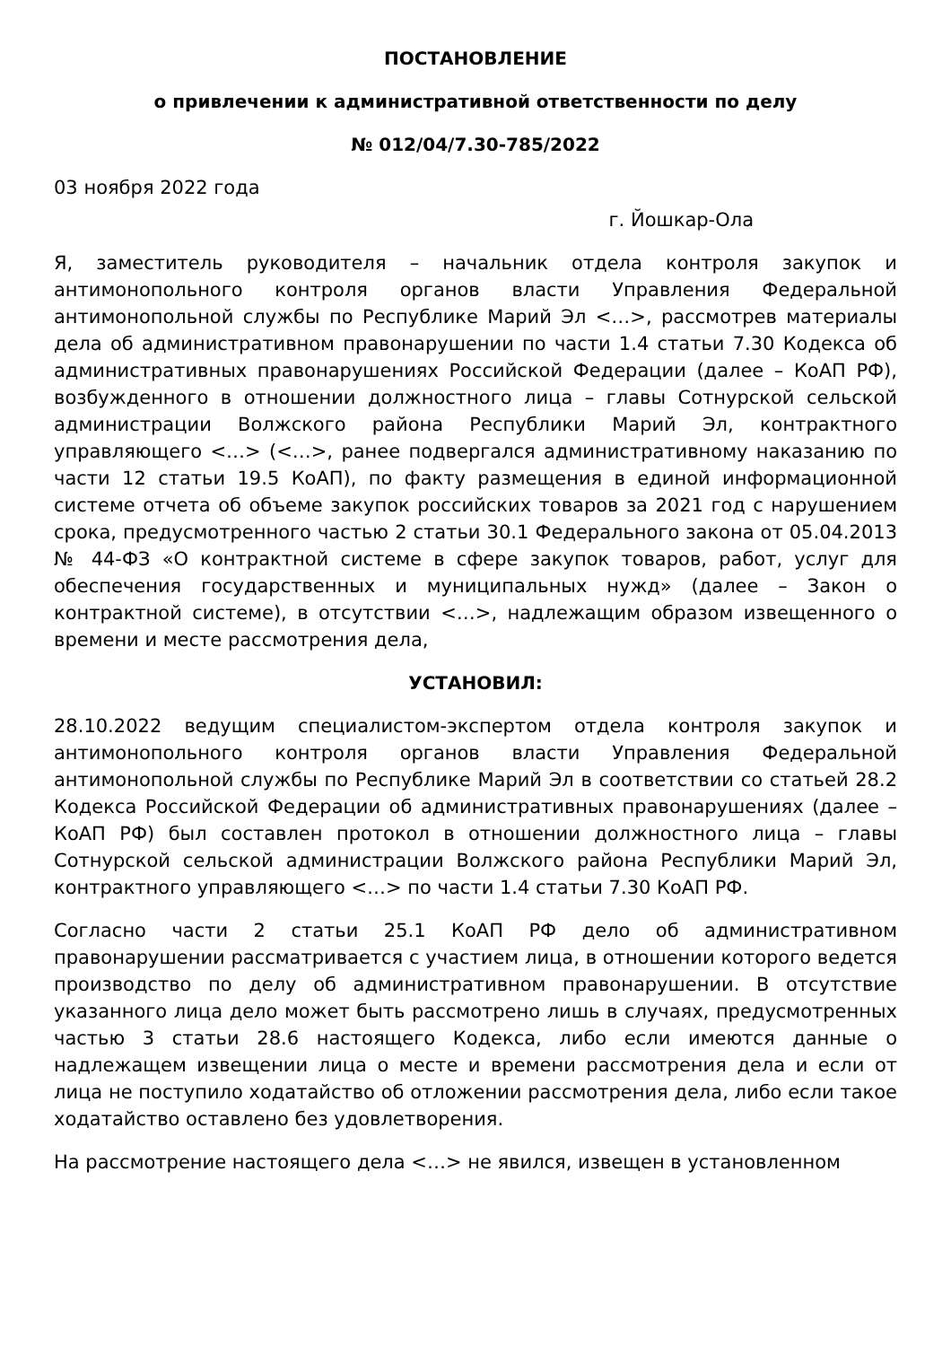ПОСТАНОВЛЕНИЕ
о привлечении к административной ответственности по делу
№ 012/04/7.30-785/2022
03 ноября 2022 года
г. Йошкар-Ола
Я, заместитель руководителя – начальник отдела контроля закупок и антимонопольного контроля органов власти Управления Федеральной антимонопольной службы по Республике Марий Эл <…>, рассмотрев материалы дела об административном правонарушении по части 1.4 статьи 7.30 Кодекса об административных правонарушениях Российской Федерации (далее – КоАП РФ), возбужденного в отношении должностного лица – главы Сотнурской сельской администрации Волжского района Республики Марий Эл, контрактного управляющего <…> (<…>, ранее подвергался административному наказанию по части 12 статьи 19.5 КоАП), по факту размещения в единой информационной системе отчета об объеме закупок российских товаров за 2021 год с нарушением срока, предусмотренного частью 2 статьи 30.1 Федерального закона от 05.04.2013 № 44-ФЗ «О контрактной системе в сфере закупок товаров, работ, услуг для обеспечения государственных и муниципальных нужд» (далее – Закон о контрактной системе), в отсутствии <…>, надлежащим образом извещенного о времени и месте рассмотрения дела,
УСТАНОВИЛ:
28.10.2022 ведущим специалистом-экспертом отдела контроля закупок и антимонопольного контроля органов власти Управления Федеральной антимонопольной службы по Республике Марий Эл в соответствии со статьей 28.2 Кодекса Российской Федерации об административных правонарушениях (далее – КоАП РФ) был составлен протокол в отношении должностного лица – главы Сотнурской сельской администрации Волжского района Республики Марий Эл, контрактного управляющего <…> по части 1.4 статьи 7.30 КоАП РФ.
Согласно части 2 статьи 25.1 КоАП РФ дело об административном правонарушении рассматривается с участием лица, в отношении которого ведется производство по делу об административном правонарушении. В отсутствие указанного лица дело может быть рассмотрено лишь в случаях, предусмотренных частью 3 статьи 28.6 настоящего Кодекса, либо если имеются данные о надлежащем извещении лица о месте и времени рассмотрения дела и если от лица не поступило ходатайство об отложении рассмотрения дела, либо если такое ходатайство оставлено без удовлетворения.
На рассмотрение настоящего дела <…> не явился, извещен в установленном